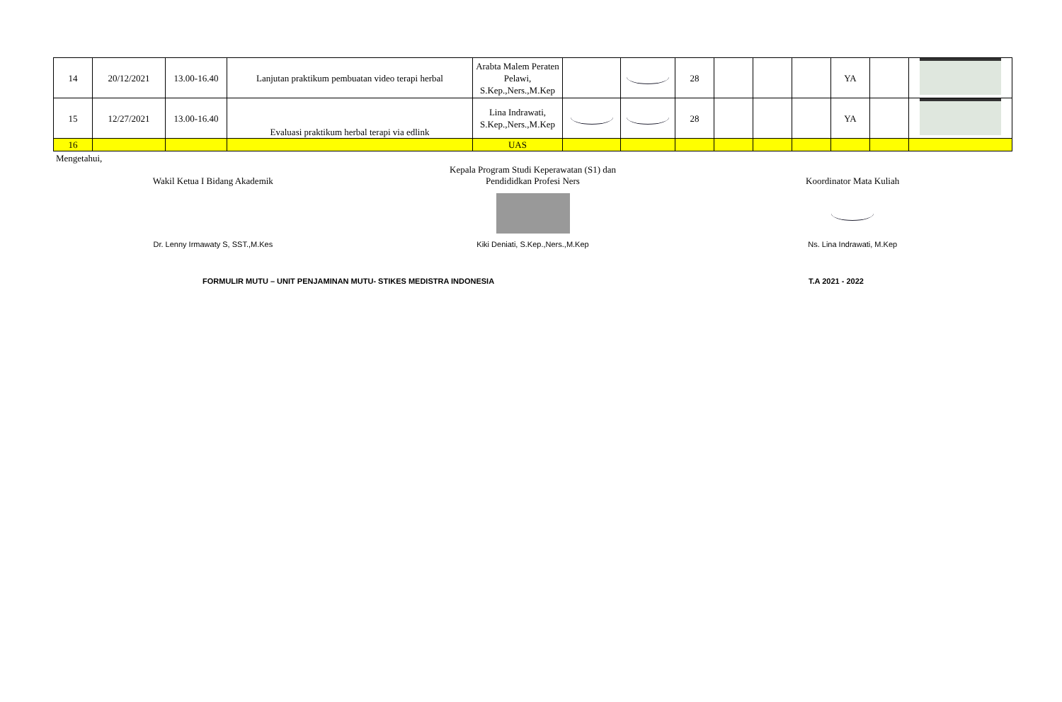| 14 | 20/12/2021 | 13.00-16.40 | Lanjutan praktikum pembuatan video terapi herbal | Arabta Malem Peraten Pelawi, S.Kep.,Ners.,M.Kep | | | 28 | | | | YA | | |
| 15 | 12/27/2021 | 13.00-16.40 | Evaluasi praktikum herbal terapi via edlink | Lina Indrawati, S.Kep.,Ners.,M.Kep | | | 28 | | | | YA | | |
| 16 | | | | UAS | | | | | | | | | |
Mengetahui,
Wakil Ketua I Bidang Akademik
Dr. Lenny Irmawaty S, SST.,M.Kes
Kepala Program Studi Keperawatan (S1) dan
Pendididkan Profesi Ners
Kiki Deniati, S.Kep.,Ners.,M.Kep
Koordinator Mata Kuliah
Ns. Lina Indrawati, M.Kep
FORMULIR MUTU – UNIT PENJAMINAN MUTU- STIKES MEDISTRA INDONESIA T.A 2021 - 2022